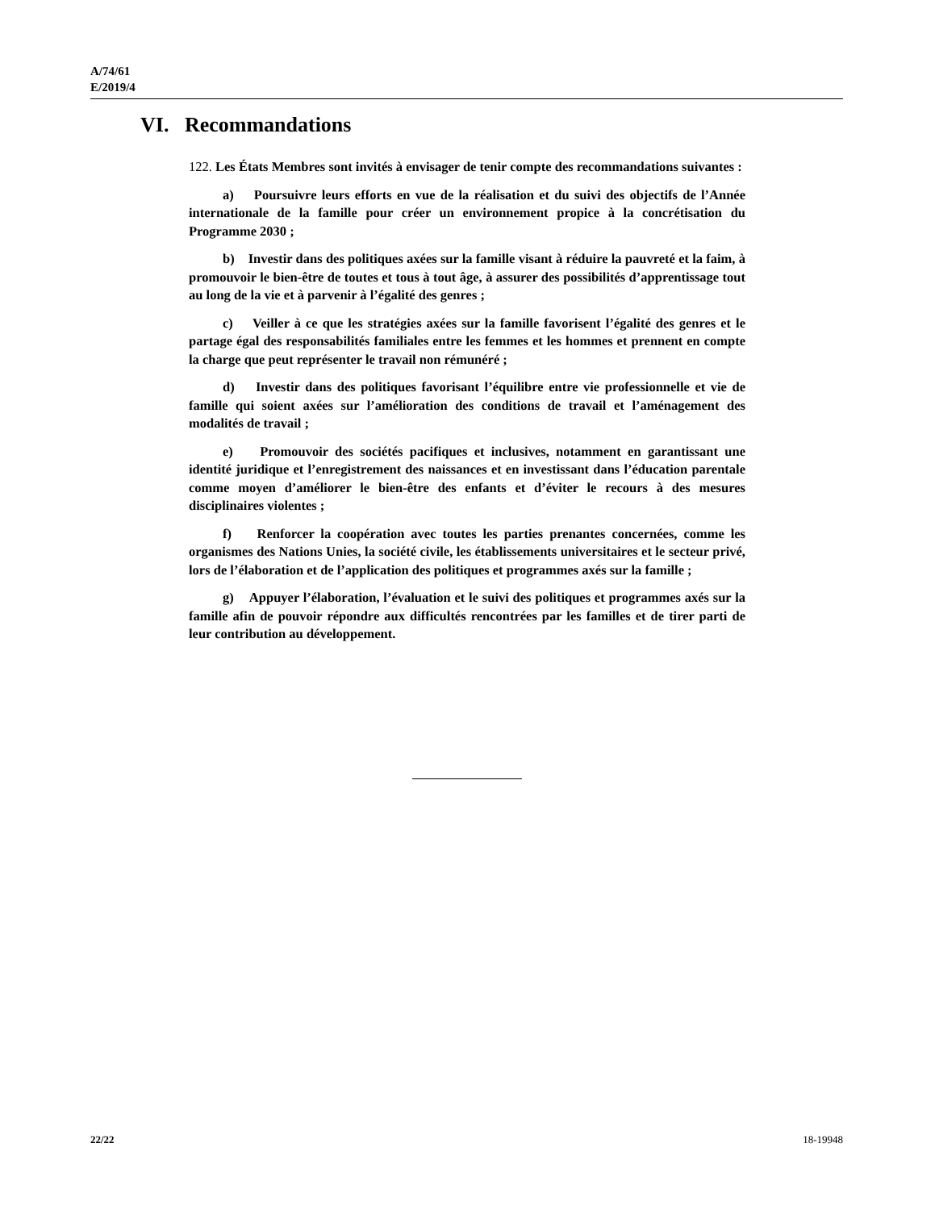A/74/61
E/2019/4
VI. Recommandations
122. Les États Membres sont invités à envisager de tenir compte des recommandations suivantes :
a) Poursuivre leurs efforts en vue de la réalisation et du suivi des objectifs de l’Année internationale de la famille pour créer un environnement propice à la concrétisation du Programme 2030 ;
b) Investir dans des politiques axées sur la famille visant à réduire la pauvreté et la faim, à promouvoir le bien-être de toutes et tous à tout âge, à assurer des possibilités d’apprentissage tout au long de la vie et à parvenir à l’égalité des genres ;
c) Veiller à ce que les stratégies axées sur la famille favorisent l’égalité des genres et le partage égal des responsabilités familiales entre les femmes et les hommes et prennent en compte la charge que peut représenter le travail non rémunéré ;
d) Investir dans des politiques favorisant l’équilibre entre vie professionnelle et vie de famille qui soient axées sur l’amélioration des conditions de travail et l’aménagement des modalités de travail ;
e) Promouvoir des sociétés pacifiques et inclusives, notamment en garantissant une identité juridique et l’enregistrement des naissances et en investissant dans l’éducation parentale comme moyen d’améliorer le bien-être des enfants et d’éviter le recours à des mesures disciplinaires violentes ;
f) Renforcer la coopération avec toutes les parties prenantes concernées, comme les organismes des Nations Unies, la société civile, les établissements universitaires et le secteur privé, lors de l’élaboration et de l’application des politiques et programmes axés sur la famille ;
g) Appuyer l’élaboration, l’évaluation et le suivi des politiques et programmes axés sur la famille afin de pouvoir répondre aux difficultés rencontrées par les familles et de tirer parti de leur contribution au développement.
22/22 18-19948